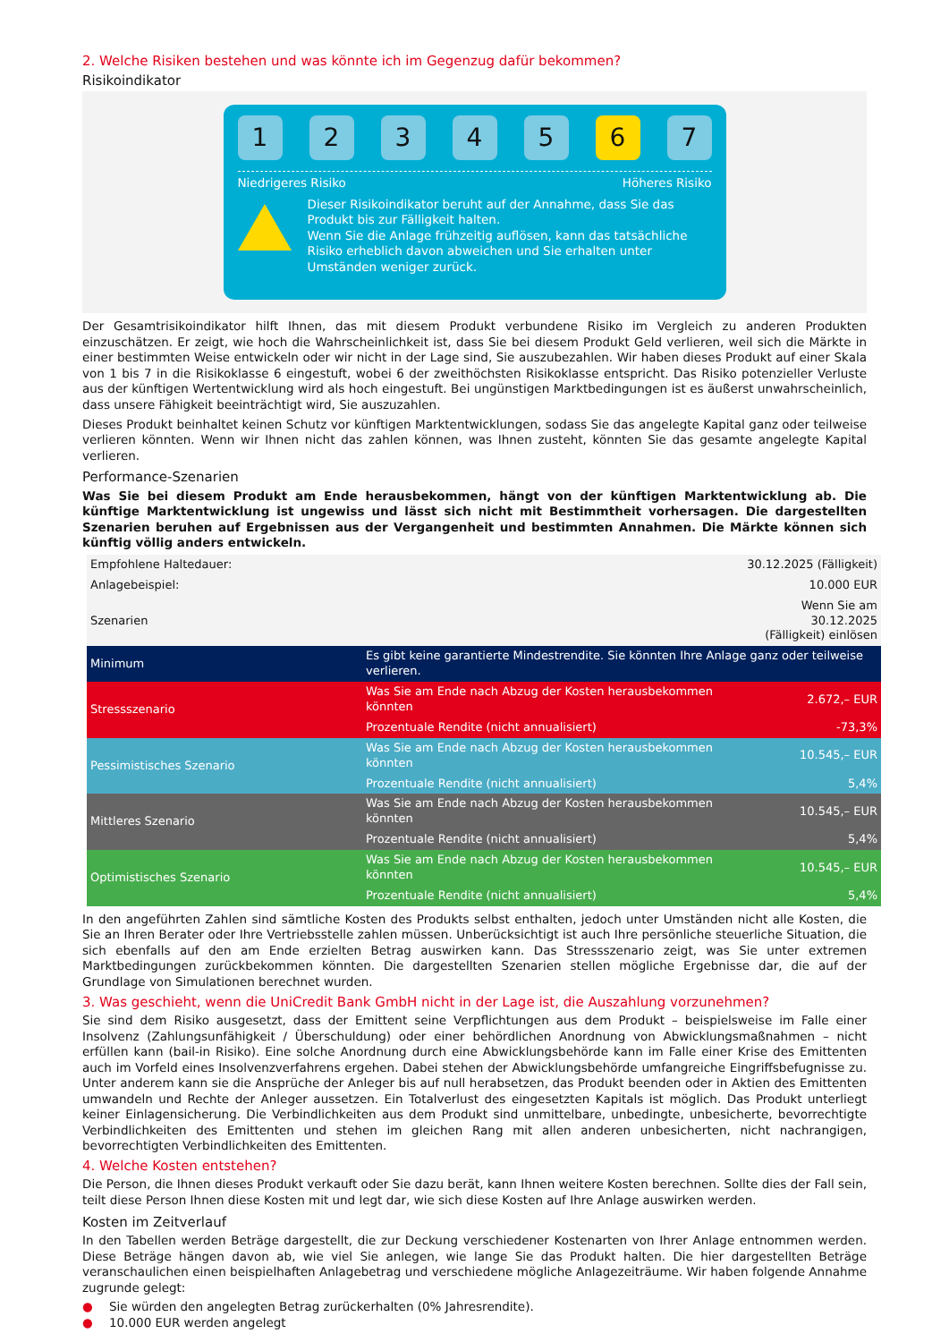2. Welche Risiken bestehen und was könnte ich im Gegenzug dafür bekommen?
Risikoindikator
1 2 3 4 5 6 7
Niedrigeres Risiko Höheres Risiko
Dieser Risikoindikator beruht auf der Annahme, dass Sie das Produkt bis zur Fälligkeit halten.
Wenn Sie die Anlage frühzeitig auflösen, kann das tatsächliche Risiko erheblich davon abweichen und Sie erhalten unter Umständen weniger zurück.
Der Gesamtrisikoindikator hilft Ihnen, das mit diesem Produkt verbundene Risiko im Vergleich zu anderen Produkten einzuschätzen. Er zeigt, wie hoch die Wahrscheinlichkeit ist, dass Sie bei diesem Produkt Geld verlieren, weil sich die Märkte in einer bestimmten Weise entwickeln oder wir nicht in der Lage sind, Sie auszubezahlen. Wir haben dieses Produkt auf einer Skala von 1 bis 7 in die Risikoklasse 6 eingestuft, wobei 6 der zweithöchsten Risikoklasse entspricht. Das Risiko potenzieller Verluste aus der künftigen Wertentwicklung wird als hoch eingestuft. Bei ungünstigen Marktbedingungen ist es äußerst unwahrscheinlich, dass unsere Fähigkeit beeinträchtigt wird, Sie auszuzahlen.
Dieses Produkt beinhaltet keinen Schutz vor künftigen Marktentwicklungen, sodass Sie das angelegte Kapital ganz oder teilweise verlieren könnten. Wenn wir Ihnen nicht das zahlen können, was Ihnen zusteht, könnten Sie das gesamte angelegte Kapital verlieren.
Performance-Szenarien
Was Sie bei diesem Produkt am Ende herausbekommen, hängt von der künftigen Marktentwicklung ab. Die künftige Marktentwicklung ist ungewiss und lässt sich nicht mit Bestimmtheit vorhersagen. Die dargestellten Szenarien beruhen auf Ergebnissen aus der Vergangenheit und bestimmten Annahmen. Die Märkte können sich künftig völlig anders entwickeln.
| Empfohlene Haltedauer: | | 30.12.2025 (Fälligkeit) |
| Anlagebeispiel: | | 10.000 EUR |
| Szenarien | | Wenn Sie am 30.12.2025 (Fälligkeit) einlösen |
| Minimum | Es gibt keine garantierte Mindestrendite. Sie könnten Ihre Anlage ganz oder teilweise verlieren. | |
| Stressszenario | Was Sie am Ende nach Abzug der Kosten herausbekommen könnten | 2.672,– EUR |
| | Prozentuale Rendite (nicht annualisiert) | -73,3% |
| Pessimistisches Szenario | Was Sie am Ende nach Abzug der Kosten herausbekommen könnten | 10.545,– EUR |
| | Prozentuale Rendite (nicht annualisiert) | 5,4% |
| Mittleres Szenario | Was Sie am Ende nach Abzug der Kosten herausbekommen könnten | 10.545,– EUR |
| | Prozentuale Rendite (nicht annualisiert) | 5,4% |
| Optimistisches Szenario | Was Sie am Ende nach Abzug der Kosten herausbekommen könnten | 10.545,– EUR |
| | Prozentuale Rendite (nicht annualisiert) | 5,4% |
In den angeführten Zahlen sind sämtliche Kosten des Produkts selbst enthalten, jedoch unter Umständen nicht alle Kosten, die Sie an Ihren Berater oder Ihre Vertriebsstelle zahlen müssen. Unberücksichtigt ist auch Ihre persönliche steuerliche Situation, die sich ebenfalls auf den am Ende erzielten Betrag auswirken kann. Das Stressszenario zeigt, was Sie unter extremen Marktbedingungen zurückbekommen könnten. Die dargestellten Szenarien stellen mögliche Ergebnisse dar, die auf der Grundlage von Simulationen berechnet wurden.
3. Was geschieht, wenn die UniCredit Bank GmbH nicht in der Lage ist, die Auszahlung vorzunehmen?
Sie sind dem Risiko ausgesetzt, dass der Emittent seine Verpflichtungen aus dem Produkt – beispielsweise im Falle einer Insolvenz (Zahlungsunfähigkeit / Überschuldung) oder einer behördlichen Anordnung von Abwicklungsmaßnahmen – nicht erfüllen kann (bail-in Risiko). Eine solche Anordnung durch eine Abwicklungsbehörde kann im Falle einer Krise des Emittenten auch im Vorfeld eines Insolvenzverfahrens ergehen. Dabei stehen der Abwicklungsbehörde umfangreiche Eingriffsbefugnisse zu. Unter anderem kann sie die Ansprüche der Anleger bis auf null herabsetzen, das Produkt beenden oder in Aktien des Emittenten umwandeln und Rechte der Anleger aussetzen. Ein Totalverlust des eingesetzten Kapitals ist möglich. Das Produkt unterliegt keiner Einlagensicherung. Die Verbindlichkeiten aus dem Produkt sind unmittelbare, unbedingte, unbesicherte, bevorrechtigte Verbindlichkeiten des Emittenten und stehen im gleichen Rang mit allen anderen unbesicherten, nicht nachrangigen, bevorrechtigten Verbindlichkeiten des Emittenten.
4. Welche Kosten entstehen?
Die Person, die Ihnen dieses Produkt verkauft oder Sie dazu berät, kann Ihnen weitere Kosten berechnen. Sollte dies der Fall sein, teilt diese Person Ihnen diese Kosten mit und legt dar, wie sich diese Kosten auf Ihre Anlage auswirken werden.
Kosten im Zeitverlauf
In den Tabellen werden Beträge dargestellt, die zur Deckung verschiedener Kostenarten von Ihrer Anlage entnommen werden. Diese Beträge hängen davon ab, wie viel Sie anlegen, wie lange Sie das Produkt halten. Die hier dargestellten Beträge veranschaulichen einen beispielhaften Anlagebetrag und verschiedene mögliche Anlagezeiträume. Wir haben folgende Annahme zugrunde gelegt:
● Sie würden den angelegten Betrag zurückerhalten (0% Jahresrendite).
● 10.000 EUR werden angelegt